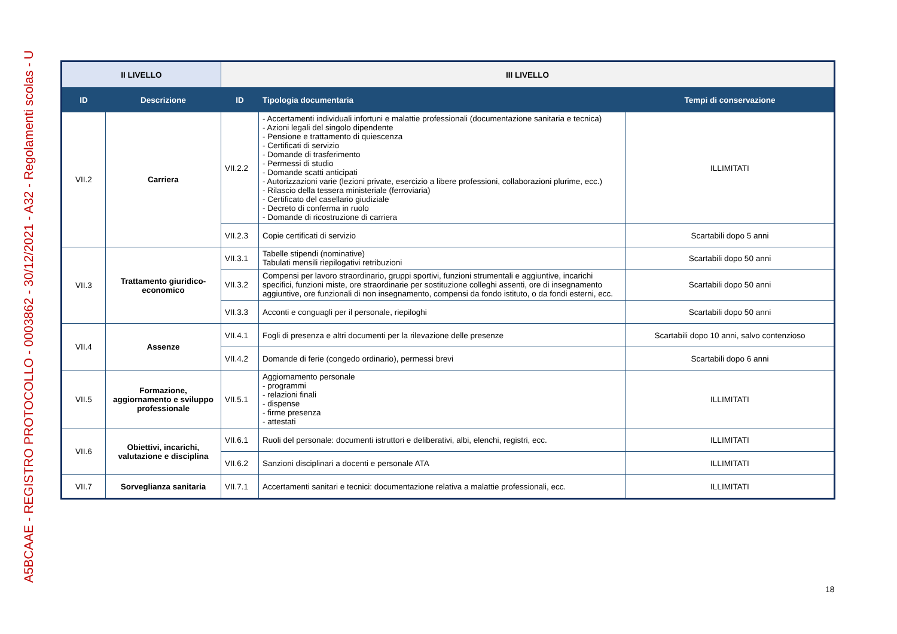A5BCAAE - REGISTRO PROTOCOLLO - 0003862 - 30/12/2021 - A32 - Regolamenti scolas - U
| II LIVELLO | | III LIVELLO | | |
| ID | Descrizione | ID | Tipologia documentaria | Tempi di conservazione |
| VII.2 | Carriera | VII.2.2 | - Accertamenti individuali infortuni e malattie professionali (documentazione sanitaria e tecnica) - Azioni legali del singolo dipendente - Pensione e trattamento di quiescenza - Certificati di servizio - Domande di trasferimento - Permessi di studio - Domande scatti anticipati - Autorizzazioni varie (lezioni private, esercizio a libere professioni, collaborazioni plurime, ecc.) - Rilascio della tessera ministeriale (ferroviaria) - Certificato del casellario giudiziale - Decreto di conferma in ruolo - Domande di ricostruzione di carriera | ILLIMITATI |
| | | VII.2.3 | Copie certificati di servizio | Scartabili dopo 5 anni |
| VII.3 | Trattamento giuridico-economico | VII.3.1 | Tabelle stipendi (nominative) Tabulati mensili riepilogativi retribuzioni | Scartabili dopo 50 anni |
| | | VII.3.2 | Compensi per lavoro straordinario, gruppi sportivi, funzioni strumentali e aggiuntive, incarichi specifici, funzioni miste, ore straordinarie per sostituzione colleghi assenti, ore di insegnamento aggiuntive, ore funzionali di non insegnamento, compensi da fondo istituto, o da fondi esterni, ecc. | Scartabili dopo 50 anni |
| | | VII.3.3 | Acconti e conguagli per il personale, riepiloghi | Scartabili dopo 50 anni |
| VII.4 | Assenze | VII.4.1 | Fogli di presenza e altri documenti per la rilevazione delle presenze | Scartabili dopo 10 anni, salvo contenzioso |
| | | VII.4.2 | Domande di ferie (congedo ordinario), permessi brevi | Scartabili dopo 6 anni |
| VII.5 | Formazione, aggiornamento e sviluppo professionale | VII.5.1 | Aggiornamento personale - programmi - relazioni finali - dispense - firme presenza - attestati | ILLIMITATI |
| VII.6 | Obiettivi, incarichi, valutazione e disciplina | VII.6.1 | Ruoli del personale: documenti istruttori e deliberativi, albi, elenchi, registri, ecc. | ILLIMITATI |
| | | VII.6.2 | Sanzioni disciplinari a docenti e personale ATA | ILLIMITATI |
| VII.7 | Sorveglianza sanitaria | VII.7.1 | Accertamenti sanitari e tecnici: documentazione relativa a malattie professionali, ecc. | ILLIMITATI |
18